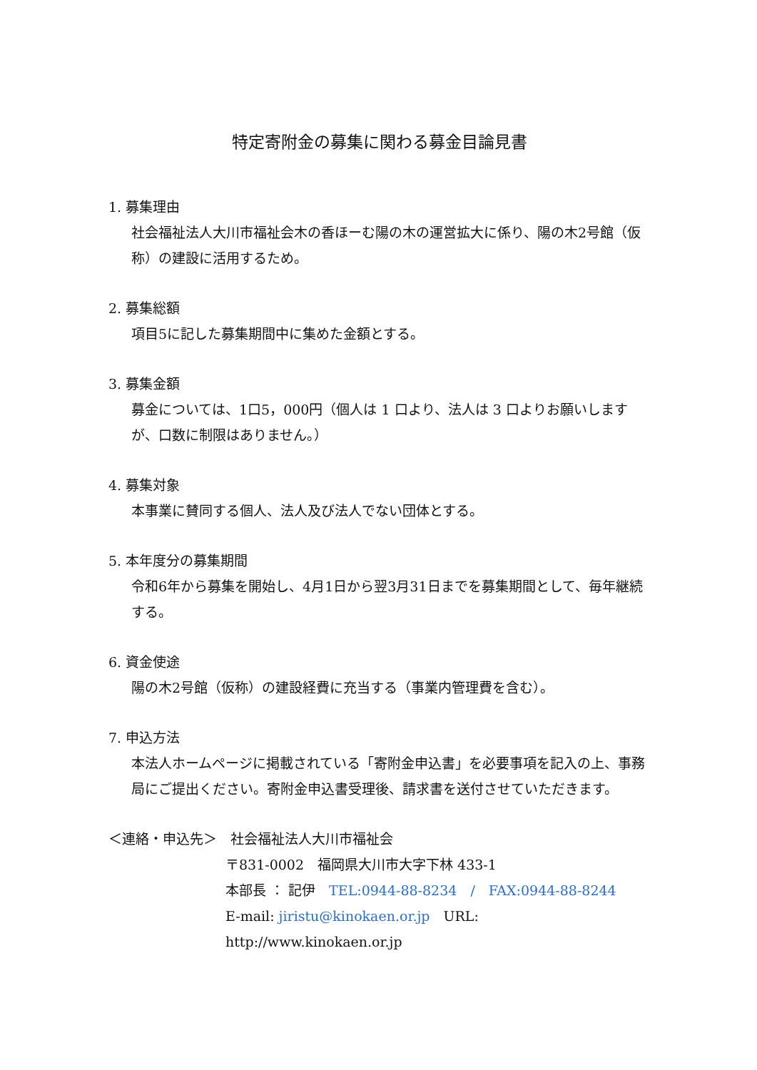特定寄附金の募集に関わる募金目論見書
1. 募集理由
社会福祉法人大川市福祉会木の香ほーむ陽の木の運営拡大に係り、陽の木2号館（仮称）の建設に活用するため。
2. 募集総額
項目5に記した募集期間中に集めた金額とする。
3. 募集金額
募金については、1口5，000円（個人は 1 口より、法人は 3 口よりお願いしますが、口数に制限はありません。）
4. 募集対象
本事業に賛同する個人、法人及び法人でない団体とする。
5. 本年度分の募集期間
令和6年から募集を開始し、4月1日から翌3月31日までを募集期間として、毎年継続する。
6. 資金使途
陽の木2号館（仮称）の建設経費に充当する（事業内管理費を含む）。
7. 申込方法
本法人ホームページに掲載されている「寄附金申込書」を必要事項を記入の上、事務局にご提出ください。寄附金申込書受理後、請求書を送付させていただきます。
＜連絡・申込先＞　社会福祉法人大川市福祉会
〒831-0002　福岡県大川市大字下林 433-1
本部長 ： 記伊　TEL:0944-88-8234　/　FAX:0944-88-8244
E-mail: jiristu@kinokaen.or.jp　URL: http://www.kinokaen.or.jp